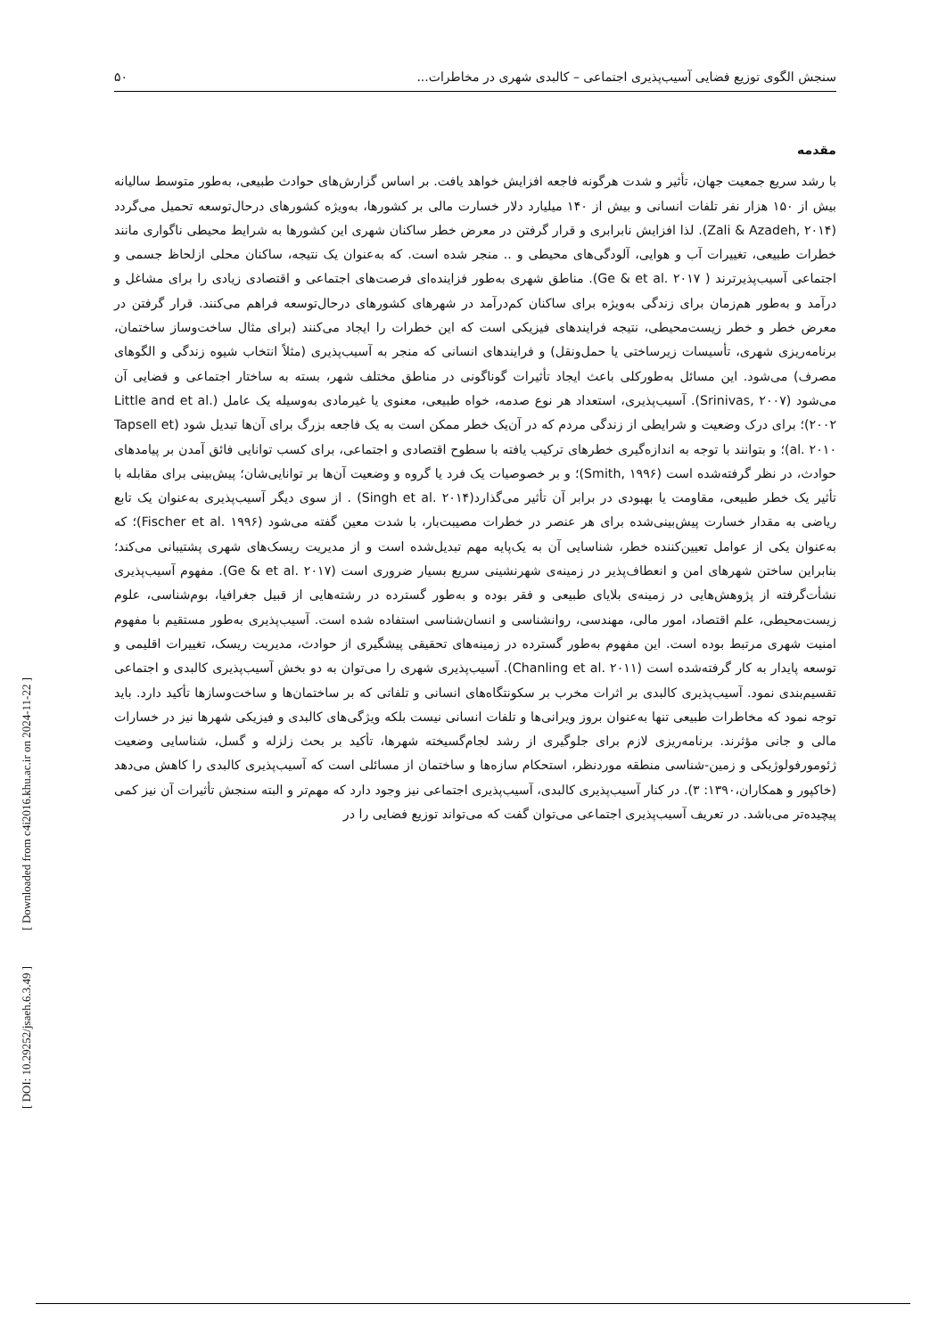سنجش الگوی توزیع فضایی آسیب‌پذیری اجتماعی – کالبدی شهری در مخاطرات... ۵۰
مقدمه
با رشد سریع جمعیت جهان، تأثیر و شدت هرگونه فاجعه افزایش خواهد یافت. بر اساس گزارش‌های حوادث طبیعی، به‌طور متوسط سالیانه بیش از ۱۵۰ هزار نفر تلفات انسانی و بیش از ۱۴۰ میلیارد دلار خسارت مالی بر کشورها، به‌ویژه کشورهای درحال‌توسعه تحمیل می‌گردد (Zali & Azadeh, ۲۰۱۴). لذا افزایش نابرابری و قرار گرفتن در معرض خطر ساکنان شهری این کشورها به شرایط محیطی ناگواری مانند خطرات طبیعی، تغییرات آب و هوایی، آلودگی‌های محیطی و .. منجر شده است. که به‌عنوان یک نتیجه، ساکنان محلی ازلحاظ جسمی و اجتماعی آسیب‌پذیرترند ( Ge & et al. ۲۰۱۷). مناطق شهری به‌طور فزاینده‌ای فرصت‌های اجتماعی و اقتصادی زیادی را برای مشاغل و درآمد و به‌طور هم‌زمان برای زندگی به‌ویژه برای ساکنان کم‌درآمد در شهرهای کشورهای درحال‌توسعه فراهم می‌کنند. قرار گرفتن در معرض خطر و خطر زیست‌محیطی، نتیجه فرایندهای فیزیکی است که این خطرات را ایجاد می‌کنند (برای مثال ساخت‌وساز ساختمان، برنامه‌ریزی شهری، تأسیسات زیرساختی یا حمل‌ونقل) و فرایندهای انسانی که منجر به آسیب‌پذیری (مثلاً انتخاب شیوه زندگی و الگوهای مصرف) می‌شود. این مسائل به‌طورکلی باعث ایجاد تأثیرات گوناگونی در مناطق مختلف شهر، بسته به ساختار اجتماعی و فضایی آن می‌شود (Srinivas, ۲۰۰۷). آسیب‌پذیری، استعداد هر نوع صدمه، خواه طبیعی، معنوی یا غیرمادی به‌وسیله یک عامل (Little and et al. ۲۰۰۲)؛ برای درک وضعیت و شرایطی از زندگی مردم که در آن‌یک خطر ممکن است به یک فاجعه بزرگ برای آن‌ها تبدیل شود (Tapsell et al. ۲۰۱۰)؛ و بتوانند با توجه به اندازه‌گیری خطرهای ترکیب یافته با سطوح اقتصادی و اجتماعی، برای کسب توانایی فائق آمدن بر پیامدهای حوادث، در نظر گرفته‌شده است (Smith, ۱۹۹۶)؛ و بر خصوصیات یک فرد یا گروه و وضعیت آن‌ها بر توانایی‌شان؛ پیش‌بینی برای مقابله با تأثیر یک خطر طبیعی، مقاومت یا بهبودی در برابر آن تأثیر می‌گذارد(Singh et al. ۲۰۱۴) . از سوی دیگر آسیب‌پذیری به‌عنوان یک تابع ریاضی به مقدار خسارت پیش‌بینی‌شده برای هر عنصر در خطرات مصیبت‌بار، با شدت معین گفته می‌شود (Fischer et al. ۱۹۹۶)؛ که به‌عنوان یکی از عوامل تعیین‌کننده خطر، شناسایی آن به یک‌پایه مهم تبدیل‌شده است و از مدیریت ریسک‌های شهری پشتیبانی می‌کند؛ بنابراین ساختن شهرهای امن و انعطاف‌پذیر در زمینه‌ی شهرنشینی سریع بسیار ضروری است (Ge & et al. ۲۰۱۷). مفهوم آسیب‌پذیری نشأت‌گرفته از پژوهش‌هایی در زمینه‌ی بلایای طبیعی و فقر بوده و به‌طور گسترده در رشته‌هایی از قبیل جغرافیا، بوم‌شناسی، علوم زیست‌محیطی، علم اقتصاد، امور مالی، مهندسی، روانشناسی و انسان‌شناسی استفاده شده است. آسیب‌پذیری به‌طور مستقیم با مفهوم امنیت شهری مرتبط بوده است. این مفهوم به‌طور گسترده در زمینه‌های تحقیقی پیشگیری از حوادث، مدیریت ریسک، تغییرات اقلیمی و توسعه پایدار به کار گرفته‌شده است (Chanling et al. ۲۰۱۱). آسیب‌پذیری شهری را می‌توان به دو بخش آسیب‌پذیری کالبدی و اجتماعی تقسیم‌بندی نمود. آسیب‌پذیری کالبدی بر اثرات مخرب بر سکونتگاه‌های انسانی و تلفاتی که بر ساختمان‌ها و ساخت‌وسازها تأکید دارد. باید توجه نمود که مخاطرات طبیعی تنها به‌عنوان بروز ویرانی‌ها و تلفات انسانی نیست بلکه ویژگی‌های کالبدی و فیزیکی شهرها نیز در خسارات مالی و جانی مؤثرند. برنامه‌ریزی لازم برای جلوگیری از رشد لجام‌گسیخته شهرها، تأکید بر بحث زلزله و گسل، شناسایی وضعیت ژئومورفولوژیکی و زمین-شناسی منطقه موردنظر، استحکام سازه‌ها و ساختمان از مسائلی است که آسیب‌پذیری کالبدی را کاهش می‌دهد (خاکپور و همکاران،۱۳۹۰: ۳). در کنار آسیب‌پذیری کالبدی، آسیب‌پذیری اجتماعی نیز وجود دارد که مهم‌تر و البته سنجش تأثیرات آن نیز کمی پیچیده‌تر می‌باشد. در تعریف آسیب‌پذیری اجتماعی می‌توان گفت که می‌تواند توزیع فضایی را در
[ Downloaded from c4i2016.khu.ac.ir on 2024-11-22 ]
[ DOI: 10.29252/jsaeh.6.3.49 ]